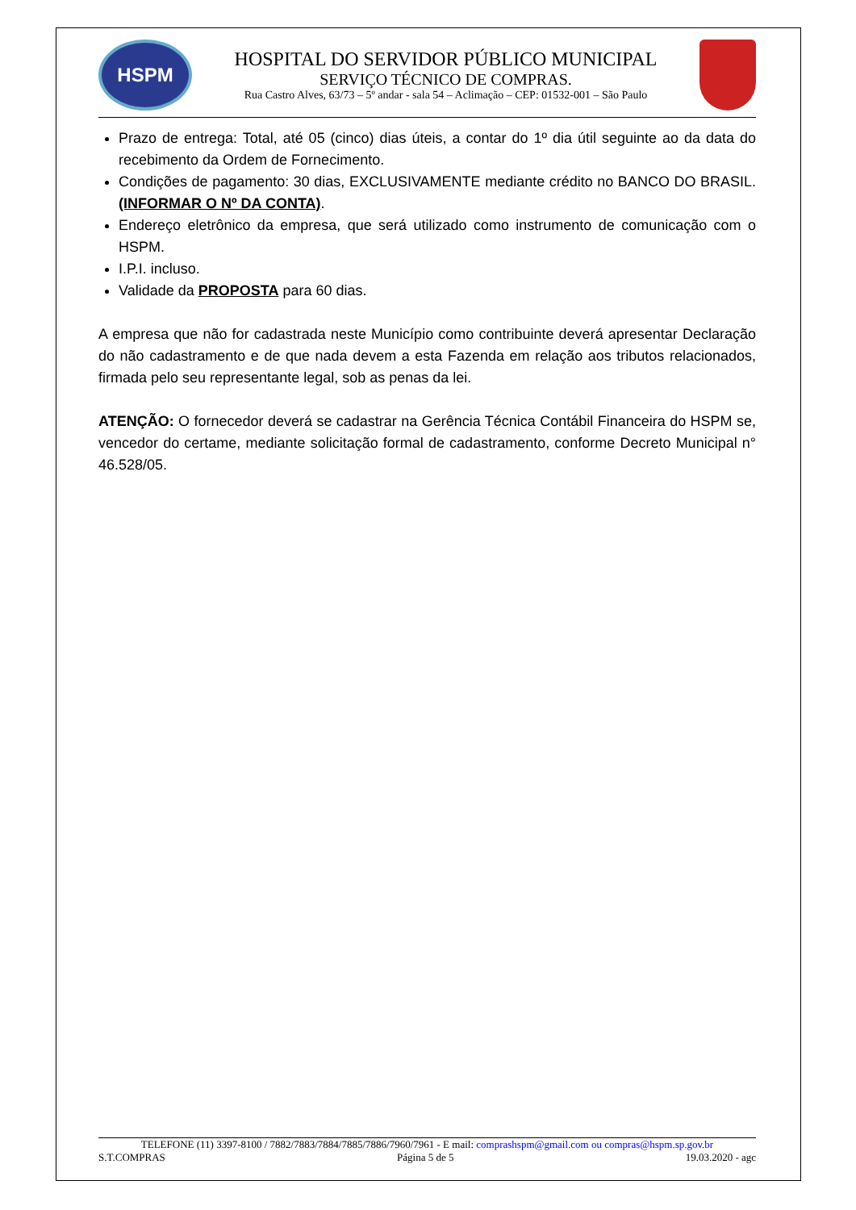HSPM
HOSPITAL DO SERVIDOR PÚBLICO MUNICIPAL
SERVIÇO TÉCNICO DE COMPRAS.
Rua Castro Alves, 63/73 – 5º andar - sala 54 – Aclimação – CEP: 01532-001 – São Paulo
Prazo de entrega: Total, até 05 (cinco) dias úteis, a contar do 1º dia útil seguinte ao da data do recebimento da Ordem de Fornecimento.
Condições de pagamento: 30 dias, EXCLUSIVAMENTE mediante crédito no BANCO DO BRASIL. (INFORMAR O Nº DA CONTA).
Endereço eletrônico da empresa, que será utilizado como instrumento de comunicação com o HSPM.
I.P.I. incluso.
Validade da PROPOSTA para 60 dias.
A empresa que não for cadastrada neste Município como contribuinte deverá apresentar Declaração do não cadastramento e de que nada devem a esta Fazenda em relação aos tributos relacionados, firmada pelo seu representante legal, sob as penas da lei.
ATENÇÃO: O fornecedor deverá se cadastrar na Gerência Técnica Contábil Financeira do HSPM se, vencedor do certame, mediante solicitação formal de cadastramento, conforme Decreto Municipal n° 46.528/05.
TELEFONE (11) 3397-8100 / 7882/7883/7884/7885/7886/7960/7961 - E mail: comprashspm@gmail.com ou compras@hspm.sp.gov.br
S.T.COMPRAS Página 5 de 5 19.03.2020 - agc